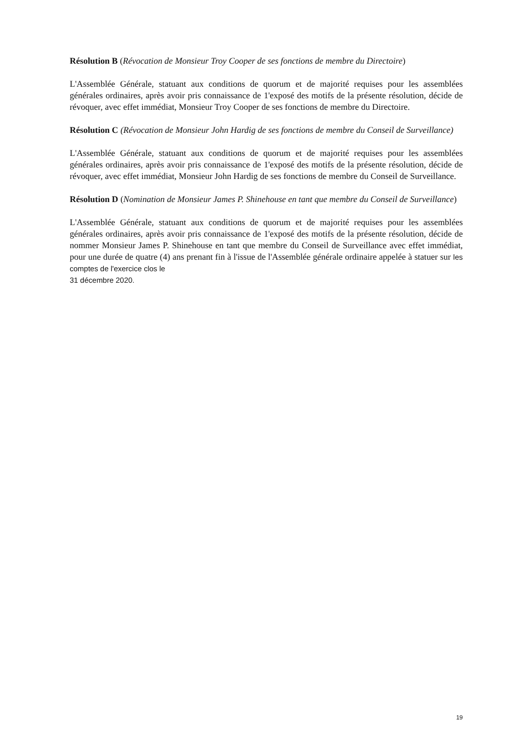Résolution B (Révocation de Monsieur Troy Cooper de ses fonctions de membre du Directoire)
L'Assemblée Générale, statuant aux conditions de quorum et de majorité requises pour les assemblées générales ordinaires, après avoir pris connaissance de 1'exposé des motifs de la présente résolution, décide de révoquer, avec effet immédiat, Monsieur Troy Cooper de ses fonctions de membre du Directoire.
Résolution C (Révocation de Monsieur John Hardig de ses fonctions de membre du Conseil de Surveillance)
L'Assemblée Générale, statuant aux conditions de quorum et de majorité requises pour les assemblées générales ordinaires, après avoir pris connaissance de 1'exposé des motifs de la présente résolution, décide de révoquer, avec effet immédiat, Monsieur John Hardig de ses fonctions de membre du Conseil de Surveillance.
Résolution D (Nomination de Monsieur James P. Shinehouse en tant que membre du Conseil de Surveillance)
L'Assemblée Générale, statuant aux conditions de quorum et de majorité requises pour les assemblées générales ordinaires, après avoir pris connaissance de 1'exposé des motifs de la présente résolution, décide de nommer Monsieur James P. Shinehouse en tant que membre du Conseil de Surveillance avec effet immédiat, pour une durée de quatre (4) ans prenant fin à l'issue de l'Assemblée générale ordinaire appelée à statuer sur les comptes de l'exercice clos le
31 décembre 2020.
19